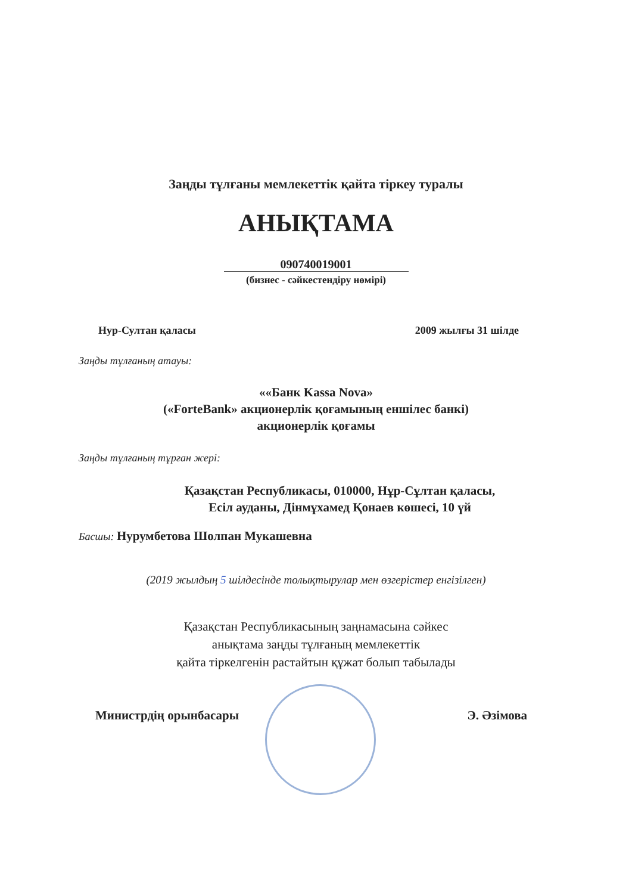Заңды тұлғаны мемлекеттік қайта тіркеу туралы
АНЫҚТАМА
090740019001
(бизнес - сәйкестендіру нөмірі)
Нур-Султан қаласы 2009 жылғы 31 шілде
Заңды тұлғаның атауы:
««Банк Kassa Nova»
(«ForteBank» акционерлік қоғамының еншілес банкі)
акционерлік қоғамы
Заңды тұлғаның тұрған жері:
Қазақстан Республикасы, 010000, Нұр-Сұлтан қаласы,
Есіл ауданы, Дінмұхамед Қонаев көшесі, 10 үй
Басшы: Нурумбетова Шолпан Мукашевна
(2019 жылдың 5 шілдесінде толықтырулар мен өзгерістер енгізілген)
Қазақстан Республикасының заңнамасына сәйкес
анықтама заңды тұлғаның мемлекеттік
қайта тіркелгенін растайтын құжат болып табылады
Министрдің орынбасары Э. Әзімова